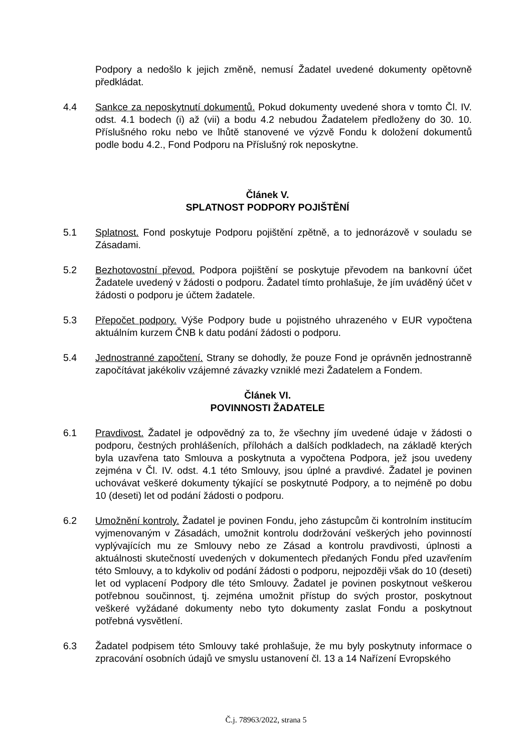Podpory a nedošlo k jejich změně, nemusí Žadatel uvedené dokumenty opětovně předkládat.
4.4 Sankce za neposkytnutí dokumentů. Pokud dokumenty uvedené shora v tomto Čl. IV. odst. 4.1 bodech (i) až (vii) a bodu 4.2 nebudou Žadatelem předloženy do 30. 10. Příslušného roku nebo ve lhůtě stanovené ve výzvě Fondu k doložení dokumentů podle bodu 4.2., Fond Podporu na Příslušný rok neposkytne.
Článek V.
SPLATNOST PODPORY POJIŠTĚNÍ
5.1 Splatnost. Fond poskytuje Podporu pojištění zpětně, a to jednorázově v souladu se Zásadami.
5.2 Bezhotovostní převod. Podpora pojištění se poskytuje převodem na bankovní účet Žadatele uvedený v žádosti o podporu. Žadatel tímto prohlašuje, že jím uváděný účet v žádosti o podporu je účtem žadatele.
5.3 Přepočet podpory. Výše Podpory bude u pojistného uhrazeného v EUR vypočtena aktuálním kurzem ČNB k datu podání žádosti o podporu.
5.4 Jednostranné započtení. Strany se dohodly, že pouze Fond je oprávněn jednostranně započítávat jakékoliv vzájemné závazky vzniklé mezi Žadatelem a Fondem.
Článek VI.
POVINNOSTI ŽADATELE
6.1 Pravdivost. Žadatel je odpovědný za to, že všechny jím uvedené údaje v žádosti o podporu, čestných prohlášeních, přílohách a dalších podkladech, na základě kterých byla uzavřena tato Smlouva a poskytnuta a vypočtena Podpora, jež jsou uvedeny zejména v Čl. IV. odst. 4.1 této Smlouvy, jsou úplné a pravdivé. Žadatel je povinen uchovávat veškeré dokumenty týkající se poskytnuté Podpory, a to nejméně po dobu 10 (deseti) let od podání žádosti o podporu.
6.2 Umožnění kontroly. Žadatel je povinen Fondu, jeho zástupcům či kontrolním institucím vyjmenovaným v Zásadách, umožnit kontrolu dodržování veškerých jeho povinností vyplývajících mu ze Smlouvy nebo ze Zásad a kontrolu pravdivosti, úplnosti a aktuálnosti skutečností uvedených v dokumentech předaných Fondu před uzavřením této Smlouvy, a to kdykoliv od podání žádosti o podporu, nejpozději však do 10 (deseti) let od vyplacení Podpory dle této Smlouvy. Žadatel je povinen poskytnout veškerou potřebnou součinnost, tj. zejména umožnit přístup do svých prostor, poskytnout veškeré vyžádané dokumenty nebo tyto dokumenty zaslat Fondu a poskytnout potřebná vysvětlení.
6.3 Žadatel podpisem této Smlouvy také prohlašuje, že mu byly poskytnuty informace o zpracování osobních údajů ve smyslu ustanovení čl. 13 a 14 Nařízení Evropského
Č.j. 78963/2022, strana 5